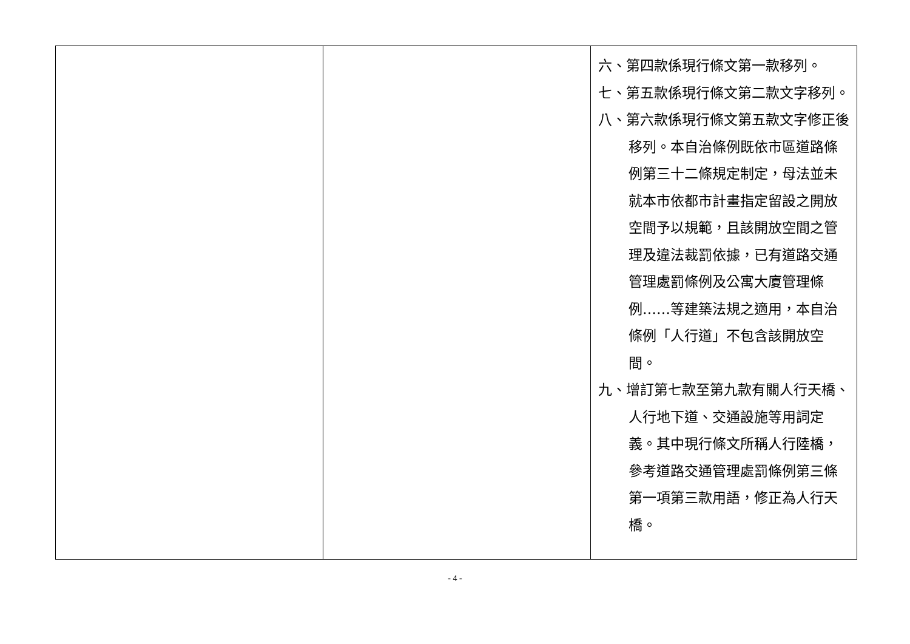| | | 六、第四款係現行條文第一款移列。 七、第五款係現行條文第二款文字移列。 八、第六款係現行條文第五款文字修正後移列。本自治條例既依市區道路條例第三十二條規定制定，母法並未就本市依都市計畫指定留設之開放空間予以規範，且該開放空間之管理及違法裁罰依據，已有道路交通管理處罰條例及公寓大廈管理條例……等建築法規之適用，本自治條例「人行道」不包含該開放空間。 九、增訂第七款至第九款有關人行天橋、人行地下道、交通設施等用詞定義。其中現行條文所稱人行陸橋，參考道路交通管理處罰條例第三條第一項第三款用語，修正為人行天橋。 |
- 4 -